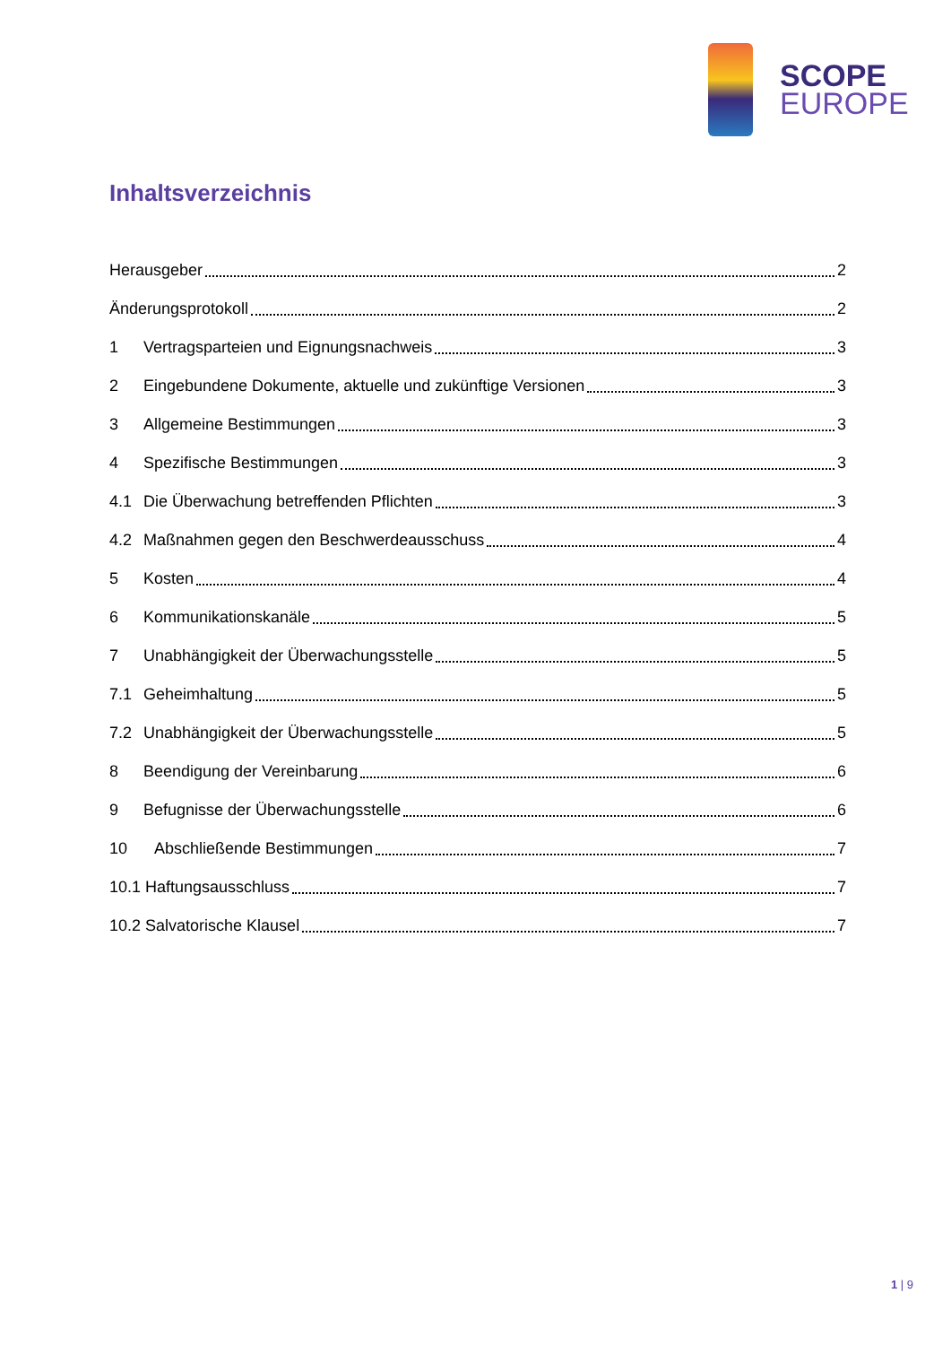SCOPE
EUROPE
Inhaltsverzeichnis
Herausgeber 2
Änderungsprotokoll 2
1 Vertragsparteien und Eignungsnachweis 3
2 Eingebundene Dokumente, aktuelle und zukünftige Versionen 3
3 Allgemeine Bestimmungen 3
4 Spezifische Bestimmungen 3
4.1 Die Überwachung betreffenden Pflichten 3
4.2 Maßnahmen gegen den Beschwerdeausschuss 4
5 Kosten 4
6 Kommunikationskanäle 5
7 Unabhängigkeit der Überwachungsstelle 5
7.1 Geheimhaltung 5
7.2 Unabhängigkeit der Überwachungsstelle 5
8 Beendigung der Vereinbarung 6
9 Befugnisse der Überwachungsstelle 6
10 Abschließende Bestimmungen 7
10.1 Haftungsausschluss 7
10.2 Salvatorische Klausel 7
1 | 9